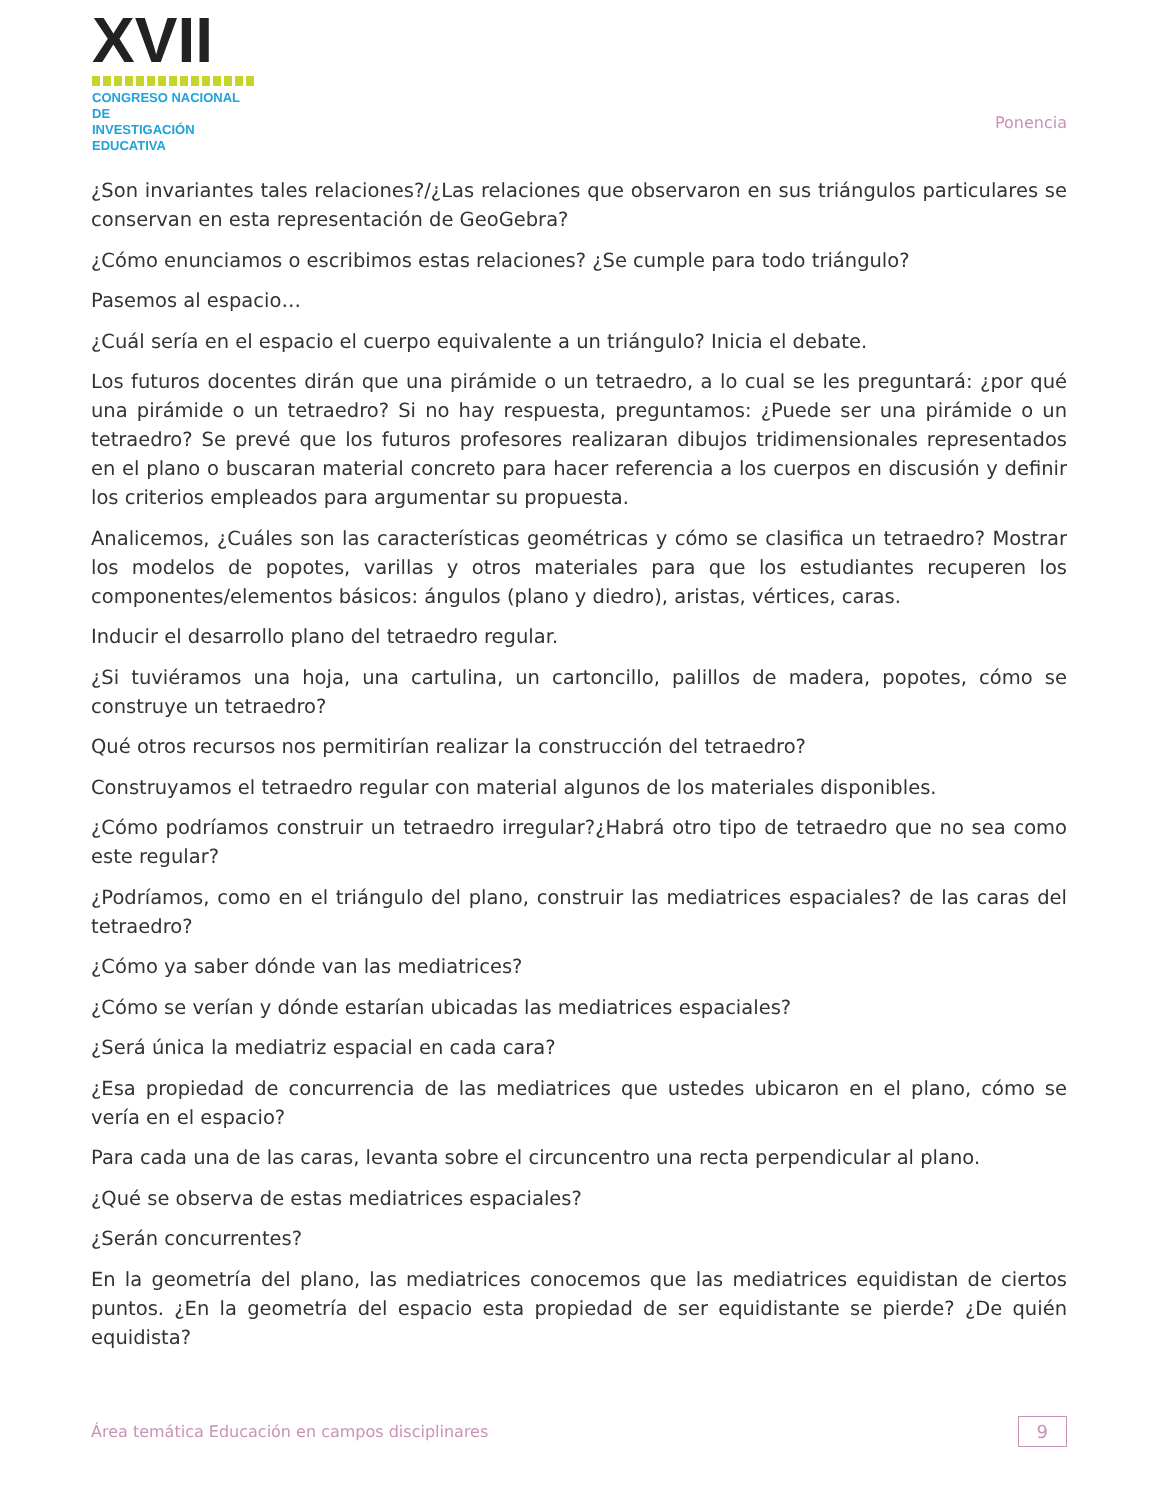☺XVII
CONGRESO NACIONAL DE
INVESTIGACIÓN EDUCATIVA
Ponencia
¿Son invariantes tales relaciones?/¿Las relaciones que observaron en sus triángulos particulares se conservan en esta representación de GeoGebra?
¿Cómo enunciamos o escribimos estas relaciones? ¿Se cumple para todo triángulo?
Pasemos al espacio…
¿Cuál sería en el espacio el cuerpo equivalente a un triángulo? Inicia el debate.
Los futuros docentes dirán que una pirámide o un tetraedro, a lo cual se les preguntará: ¿por qué una pirámide o un tetraedro? Si no hay respuesta, preguntamos: ¿Puede ser una pirámide o un tetraedro? Se prevé que los futuros profesores realizaran dibujos tridimensionales representados en el plano o buscaran material concreto para hacer referencia a los cuerpos en discusión y definir los criterios empleados para argumentar su propuesta.
Analicemos, ¿Cuáles son las características geométricas y cómo se clasifica un tetraedro? Mostrar los modelos de popotes, varillas y otros materiales para que los estudiantes recuperen los componentes/elementos básicos: ángulos (plano y diedro), aristas, vértices, caras.
Inducir el desarrollo plano del tetraedro regular.
¿Si tuviéramos una hoja, una cartulina, un cartoncillo, palillos de madera, popotes, cómo se construye un tetraedro?
Qué otros recursos nos permitirían realizar la construcción del tetraedro?
Construyamos el tetraedro regular con material algunos de los materiales disponibles.
¿Cómo podríamos construir un tetraedro irregular?¿Habrá otro tipo de tetraedro que no sea como este regular?
¿Podríamos, como en el triángulo del plano, construir las mediatrices espaciales? de las caras del tetraedro?
¿Cómo ya saber dónde van las mediatrices?
¿Cómo se verían y dónde estarían ubicadas las mediatrices espaciales?
¿Será única la mediatriz espacial en cada cara?
¿Esa propiedad de concurrencia de las mediatrices que ustedes ubicaron en el plano, cómo se vería en el espacio?
Para cada una de las caras, levanta sobre el circuncentro una recta perpendicular al plano.
¿Qué se observa de estas mediatrices espaciales?
¿Serán concurrentes?
En la geometría del plano, las mediatrices conocemos que las mediatrices equidistan de ciertos puntos. ¿En la geometría del espacio esta propiedad de ser equidistante se pierde? ¿De quién equidista?
Área temática Educación en campos disciplinares
9